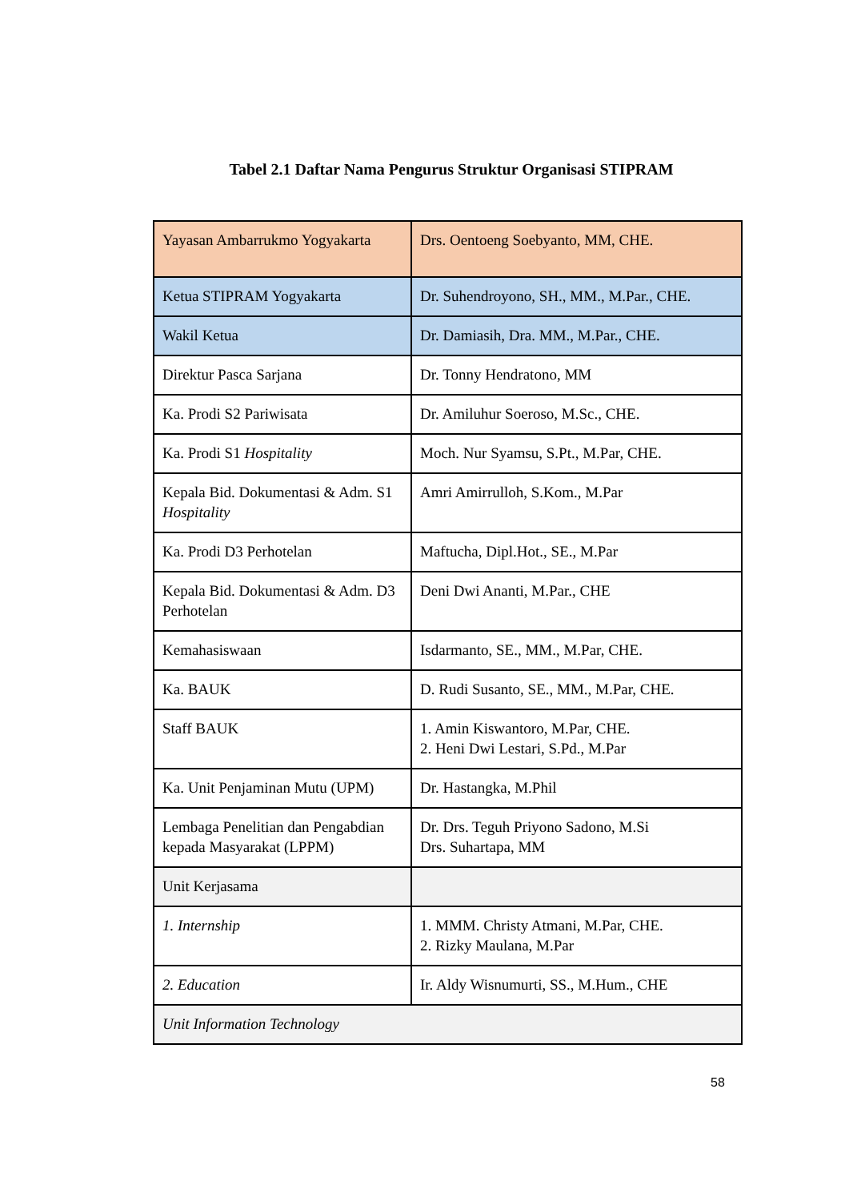Tabel 2.1 Daftar Nama Pengurus Struktur Organisasi STIPRAM
| Yayasan Ambarrukmo Yogyakarta | Drs. Oentoeng Soebyanto, MM, CHE. |
| Ketua STIPRAM Yogyakarta | Dr. Suhendroyono, SH., MM., M.Par., CHE. |
| Wakil Ketua | Dr. Damiasih, Dra. MM., M.Par., CHE. |
| Direktur Pasca Sarjana | Dr. Tonny Hendratono, MM |
| Ka. Prodi S2 Pariwisata | Dr. Amiluhur Soeroso, M.Sc., CHE. |
| Ka. Prodi S1 Hospitality | Moch. Nur Syamsu, S.Pt., M.Par, CHE. |
| Kepala Bid. Dokumentasi & Adm. S1 Hospitality | Amri Amirrulloh, S.Kom., M.Par |
| Ka. Prodi D3 Perhotelan | Maftucha, Dipl.Hot., SE., M.Par |
| Kepala Bid. Dokumentasi & Adm. D3 Perhotelan | Deni Dwi Ananti, M.Par., CHE |
| Kemahasiswaan | Isdarmanto, SE., MM., M.Par, CHE. |
| Ka. BAUK | D. Rudi Susanto, SE., MM., M.Par, CHE. |
| Staff BAUK | 1. Amin Kiswantoro, M.Par, CHE. 2. Heni Dwi Lestari, S.Pd., M.Par |
| Ka. Unit Penjaminan Mutu (UPM) | Dr. Hastangka, M.Phil |
| Lembaga Penelitian dan Pengabdian kepada Masyarakat (LPPM) | Dr. Drs. Teguh Priyono Sadono, M.Si Drs. Suhartapa, MM |
| Unit Kerjasama | |
| 1. Internship | 1. MMM. Christy Atmani, M.Par, CHE. 2. Rizky Maulana, M.Par |
| 2. Education | Ir. Aldy Wisnumurti, SS., M.Hum., CHE |
| Unit Information Technology | |
58